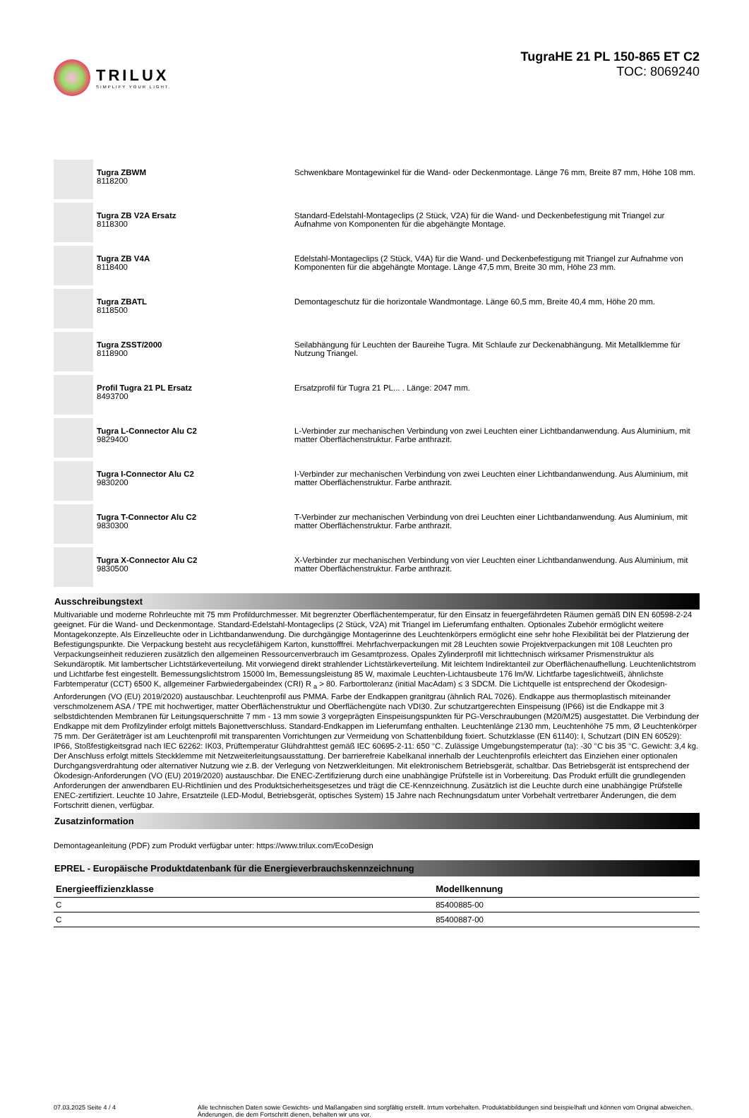TRILUX
SIMPLIFY YOUR LIGHT.
TugraHE 21 PL 150-865 ET C2
TOC: 8069240
| | Tugra ZBWM 8118200 | Schwenkbare Montagewinkel für die Wand- oder Deckenmontage. Länge 76 mm, Breite 87 mm, Höhe 108 mm. |
| | Tugra ZB V2A Ersatz 8118300 | Standard-Edelstahl-Montageclips (2 Stück, V2A) für die Wand- und Deckenbefestigung mit Triangel zur Aufnahme von Komponenten für die abgehängte Montage. |
| | Tugra ZB V4A 8118400 | Edelstahl-Montageclips (2 Stück, V4A) für die Wand- und Deckenbefestigung mit Triangel zur Aufnahme von Komponenten für die abgehängte Montage. Länge 47,5 mm, Breite 30 mm, Höhe 23 mm. |
| | Tugra ZBATL 8118500 | Demontageschutz für die horizontale Wandmontage. Länge 60,5 mm, Breite 40,4 mm, Höhe 20 mm. |
| | Tugra ZSST/2000 8118900 | Seilabhängung für Leuchten der Baureihe Tugra. Mit Schlaufe zur Deckenabhängung. Mit Metallklemme für Nutzung Triangel. |
| | Profil Tugra 21 PL Ersatz 8493700 | Ersatzprofil für Tugra 21 PL... . Länge: 2047 mm. |
| | Tugra L-Connector Alu C2 9829400 | L-Verbinder zur mechanischen Verbindung von zwei Leuchten einer Lichtbandanwendung. Aus Aluminium, mit matter Oberflächenstruktur. Farbe anthrazit. |
| | Tugra I-Connector Alu C2 9830200 | I-Verbinder zur mechanischen Verbindung von zwei Leuchten einer Lichtbandanwendung. Aus Aluminium, mit matter Oberflächenstruktur. Farbe anthrazit. |
| | Tugra T-Connector Alu C2 9830300 | T-Verbinder zur mechanischen Verbindung von drei Leuchten einer Lichtbandanwendung. Aus Aluminium, mit matter Oberflächenstruktur. Farbe anthrazit. |
| | Tugra X-Connector Alu C2 9830500 | X-Verbinder zur mechanischen Verbindung von vier Leuchten einer Lichtbandanwendung. Aus Aluminium, mit matter Oberflächenstruktur. Farbe anthrazit. |
Ausschreibungstext
Multivariable und moderne Rohrleuchte mit 75 mm Profildurchmesser. Mit begrenzter Oberflächentemperatur, für den Einsatz in feuergefährdeten Räumen gemäß DIN EN 60598-2-24 geeignet. Für die Wand- und Deckenmontage. Standard-Edelstahl-Montageclips (2 Stück, V2A) mit Triangel im Lieferumfang enthalten. Optionales Zubehör ermöglicht weitere Montagekonzepte. Als Einzelleuchte oder in Lichtbandanwendung. Die durchgängige Montagerinne des Leuchtenkörpers ermöglicht eine sehr hohe Flexibilität bei der Platzierung der Befestigungspunkte. Die Verpackung besteht aus recyclefähigem Karton, kunsttofffrei. Mehrfachverpackungen mit 28 Leuchten sowie Projektverpackungen mit 108 Leuchten pro Verpackungseinheit reduzieren zusätzlich den allgemeinen Ressourcenverbrauch im Gesamtprozess. Opales Zylinderprofil mit lichttechnisch wirksamer Prismenstruktur als Sekundäroptik. Mit lambertscher Lichtstärkeverteilung. Mit vorwiegend direkt strahlender Lichtstärkeverteilung. Mit leichtem Indirektanteil zur Oberflächenaufhellung. Leuchtenlichtstrom und Lichtfarbe fest eingestellt. Bemessungslichtstrom 15000 lm, Bemessungsleistung 85 W, maximale Leuchten-Lichtausbeute 176 lm/W. Lichtfarbe tageslichtweiß, ähnlichste Farbtemperatur (CCT) 6500 K, allgemeiner Farbwiedergabeindex (CRI) R <sub>a</sub> > 80. Farborttoleranz (initial MacAdam) ≤ 3 SDCM. Die Lichtquelle ist entsprechend der Ökodesign-Anforderungen (VO (EU) 2019/2020) austauschbar. Leuchtenprofil aus PMMA. Farbe der Endkappen granitgrau (ähnlich RAL 7026). Endkappe aus thermoplastisch miteinander verschmolzenem ASA / TPE mit hochwertiger, matter Oberflächenstruktur und Oberflächengüte nach VDI30. Zur schutzartgerechten Einspeisung (IP66) ist die Endkappe mit 3 selbstdichtenden Membranen für Leitungsquerschnitte 7 mm - 13 mm sowie 3 vorgeprägten Einspeisungspunkten für PG-Verschraubungen (M20/M25) ausgestattet. Die Verbindung der Endkappe mit dem Profilzylinder erfolgt mittels Bajonettverschluss. Standard-Endkappen im Lieferumfang enthalten. Leuchtenlänge 2130 mm, Leuchtenhöhe 75 mm, Ø Leuchtenkörper 75 mm. Der Geräteträger ist am Leuchtenprofil mit transparenten Vorrichtungen zur Vermeidung von Schattenbildung fixiert. Schutzklasse (EN 61140): I, Schutzart (DIN EN 60529): IP66, Stoßfestigkeitsgrad nach IEC 62262: IK03, Prüftemperatur Glühdrahttest gemäß IEC 60695-2-11: 650 °C. Zulässige Umgebungstemperatur (ta): -30 °C bis 35 °C. Gewicht: 3,4 kg. Der Anschluss erfolgt mittels Steckklemme mit Netzweiterleitungsausstattung. Der barrierefreie Kabelkanal innerhalb der Leuchtenprofils erleichtert das Einziehen einer optionalen Durchgangsverdrahtung oder alternativer Nutzung wie z.B. der Verlegung von Netzwerkleitungen. Mit elektronischem Betriebsgerät, schaltbar. Das Betriebsgerät ist entsprechend der Ökodesign-Anforderungen (VO (EU) 2019/2020) austauschbar. Die ENEC-Zertifizierung durch eine unabhängige Prüfstelle ist in Vorbereitung. Das Produkt erfüllt die grundlegenden Anforderungen der anwendbaren EU-Richtlinien und des Produktsicherheitsgesetzes und trägt die CE-Kennzeichnung. Zusätzlich ist die Leuchte durch eine unabhängige Prüfstelle ENEC-zertifiziert. Leuchte 10 Jahre, Ersatzteile (LED-Modul, Betriebsgerät, optisches System) 15 Jahre nach Rechnungsdatum unter Vorbehalt vertretbarer Änderungen, die dem Fortschritt dienen, verfügbar.
Zusatzinformation
Demontageanleitung (PDF) zum Produkt verfügbar unter: https://www.trilux.com/EcoDesign
EPREL - Europäische Produktdatenbank für die Energieverbrauchskennzeichnung
| Energieeffizienzklasse | Modellkennung |
| --- | --- |
| C | 85400885-00 |
| C | 85400887-00 |
07.03.2025 Seite 4 / 4 Alle technischen Daten sowie Gewichts- und Maßangaben sind sorgfältig erstellt. Irrtum vorbehalten. Produktabbildungen sind beispielhaft und können vom Original abweichen. Änderungen, die dem Fortschritt dienen, behalten wir uns vor.